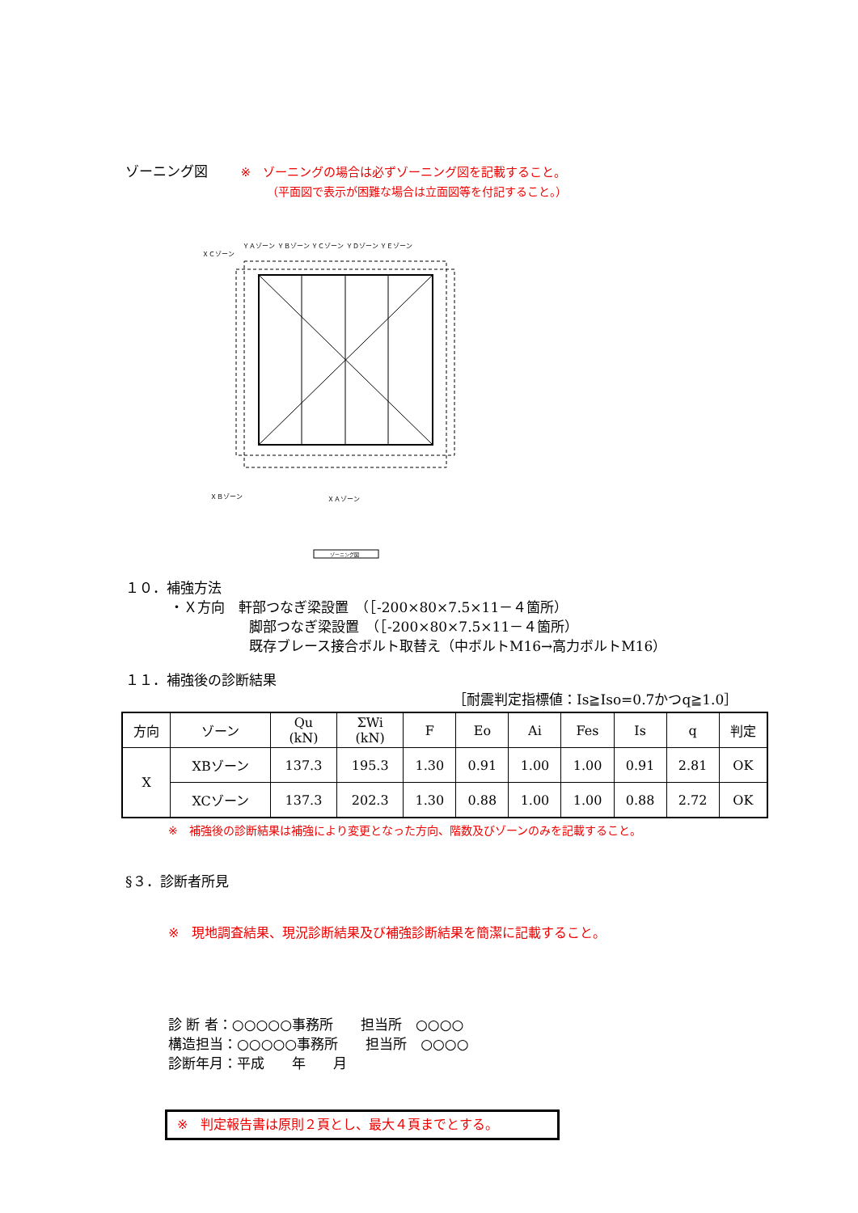ゾーニング図 ※　ゾーニングの場合は必ずゾーニング図を記載すること。
（平面図で表示が困難な場合は立面図等を付記すること。）
ＸＣゾーン
ＹＡゾーン ＹＢゾーン ＹＣゾーン ＹＤゾーン ＹＥゾーン
ＸＢゾーン
ＸＡゾーン
ゾーニング図
１０．補強方法
・Ｘ方向　軒部つなぎ梁設置　（［-200×80×7.5×11－４箇所）
脚部つなぎ梁設置　（［-200×80×7.5×11－４箇所）
既存ブレース接合ボルト取替え（中ボルトM16→高力ボルトM16）
１１．補強後の診断結果
［耐震判定指標値：Is≧Iso=0.7かつq≧1.0］
| 方向 | ゾーン | Qu (kN) | ΣWi (kN) | F | Eo | Ai | Fes | Is | q | 判定 |
| --- | --- | --- | --- | --- | --- | --- | --- | --- | --- | --- |
| X | XBゾーン | 137.3 | 195.3 | 1.30 | 0.91 | 1.00 | 1.00 | 0.91 | 2.81 | OK |
| | XCゾーン | 137.3 | 202.3 | 1.30 | 0.88 | 1.00 | 1.00 | 0.88 | 2.72 | OK |
※　補強後の診断結果は補強により変更となった方向、階数及びゾーンのみを記載すること。
§３．診断者所見
※　現地調査結果、現況診断結果及び補強診断結果を簡潔に記載すること。
診 断 者：○○○○○事務所　　担当所　○○○○
構造担当：○○○○○事務所　　担当所　○○○○
診断年月：平成　　年　　月
※　判定報告書は原則２頁とし、最大４頁までとする。